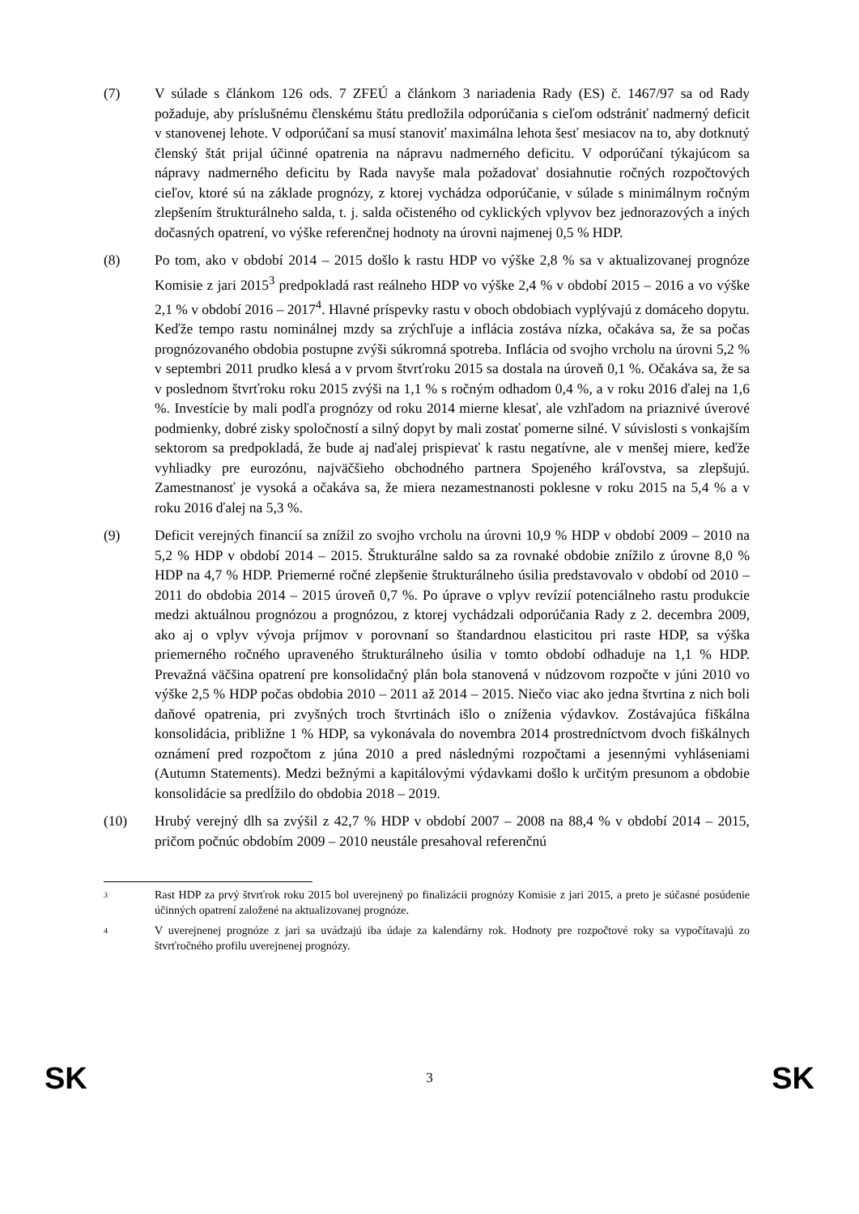(7) V súlade s článkom 126 ods. 7 ZFEÚ a článkom 3 nariadenia Rady (ES) č. 1467/97 sa od Rady požaduje, aby príslušnému členskému štátu predložila odporúčania s cieľom odstrániť nadmerný deficit v stanovenej lehote. V odporúčaní sa musí stanoviť maximálna lehota šesť mesiacov na to, aby dotknutý členský štát prijal účinné opatrenia na nápravu nadmerného deficitu. V odporúčaní týkajúcom sa nápravy nadmerného deficitu by Rada navyše mala požadovať dosiahnutie ročných rozpočtových cieľov, ktoré sú na základe prognózy, z ktorej vychádza odporúčanie, v súlade s minimálnym ročným zlepšením štrukturálneho salda, t. j. salda očisteného od cyklických vplyvov bez jednorazových a iných dočasných opatrení, vo výške referenčnej hodnoty na úrovni najmenej 0,5 % HDP.
(8) Po tom, ako v období 2014 – 2015 došlo k rastu HDP vo výške 2,8 % sa v aktualizovanej prognóze Komisie z jari 2015<sup>3</sup> predpokladá rast reálneho HDP vo výške 2,4 % v období 2015 – 2016 a vo výške 2,1 % v období 2016 – 2017<sup>4</sup>. Hlavné príspevky rastu v oboch obdobiach vyplývajú z domáceho dopytu. Keďže tempo rastu nominálnej mzdy sa zrýchľuje a inflácia zostáva nízka, očakáva sa, že sa počas prognózovaného obdobia postupne zvýši súkromná spotreba. Inflácia od svojho vrcholu na úrovni 5,2 % v septembri 2011 prudko klesá a v prvom štvrťroku 2015 sa dostala na úroveň 0,1 %. Očakáva sa, že sa v poslednom štvrťroku roku 2015 zvýši na 1,1 % s ročným odhadom 0,4 %, a v roku 2016 ďalej na 1,6 %. Investície by mali podľa prognózy od roku 2014 mierne klesať, ale vzhľadom na priaznivé úverové podmienky, dobré zisky spoločností a silný dopyt by mali zostať pomerne silné. V súvislosti s vonkajším sektorom sa predpokladá, že bude aj naďalej prispievať k rastu negatívne, ale v menšej miere, keďže vyhliadky pre eurozónu, najväčšieho obchodného partnera Spojeného kráľovstva, sa zlepšujú. Zamestnanosť je vysoká a očakáva sa, že miera nezamestnanosti poklesne v roku 2015 na 5,4 % a v roku 2016 ďalej na 5,3 %.
(9) Deficit verejných financií sa znížil zo svojho vrcholu na úrovni 10,9 % HDP v období 2009 – 2010 na 5,2 % HDP v období 2014 – 2015. Štrukturálne saldo sa za rovnaké obdobie znížilo z úrovne 8,0 % HDP na 4,7 % HDP. Priemerné ročné zlepšenie štrukturálneho úsilia predstavovalo v období od 2010 – 2011 do obdobia 2014 – 2015 úroveň 0,7 %. Po úprave o vplyv revízií potenciálneho rastu produkcie medzi aktuálnou prognózou a prognózou, z ktorej vychádzali odporúčania Rady z 2. decembra 2009, ako aj o vplyv vývoja príjmov v porovnaní so štandardnou elasticitou pri raste HDP, sa výška priemerného ročného upraveného štrukturálneho úsilia v tomto období odhaduje na 1,1 % HDP. Prevažná väčšina opatrení pre konsolidačný plán bola stanovená v núdzovom rozpočte v júni 2010 vo výške 2,5 % HDP počas obdobia 2010 – 2011 až 2014 – 2015. Niečo viac ako jedna štvrtina z nich boli daňové opatrenia, pri zvyšných troch štvrtinách išlo o zníženia výdavkov. Zostávajúca fiškálna konsolidácia, približne 1 % HDP, sa vykonávala do novembra 2014 prostredníctvom dvoch fiškálnych oznámení pred rozpočtom z júna 2010 a pred následnými rozpočtami a jesennými vyhláseniami (Autumn Statements). Medzi bežnými a kapitálovými výdavkami došlo k určitým presunom a obdobie konsolidácie sa predĺžilo do obdobia 2018 – 2019.
(10) Hrubý verejný dlh sa zvýšil z 42,7 % HDP v období 2007 – 2008 na 88,4 % v období 2014 – 2015, pričom počnúc obdobím 2009 – 2010 neustále presahoval referenčnú
3
Rast HDP za prvý štvrťrok roku 2015 bol uverejnený po finalizácii prognózy Komisie z jari 2015, a preto je súčasné posúdenie účinných opatrení založené na aktualizovanej prognóze.
4
V uverejnenej prognóze z jari sa uvádzajú iba údaje za kalendárny rok. Hodnoty pre rozpočtové roky sa vypočítavajú zo štvrťročného profilu uverejnenej prognózy.
SK 3 SK